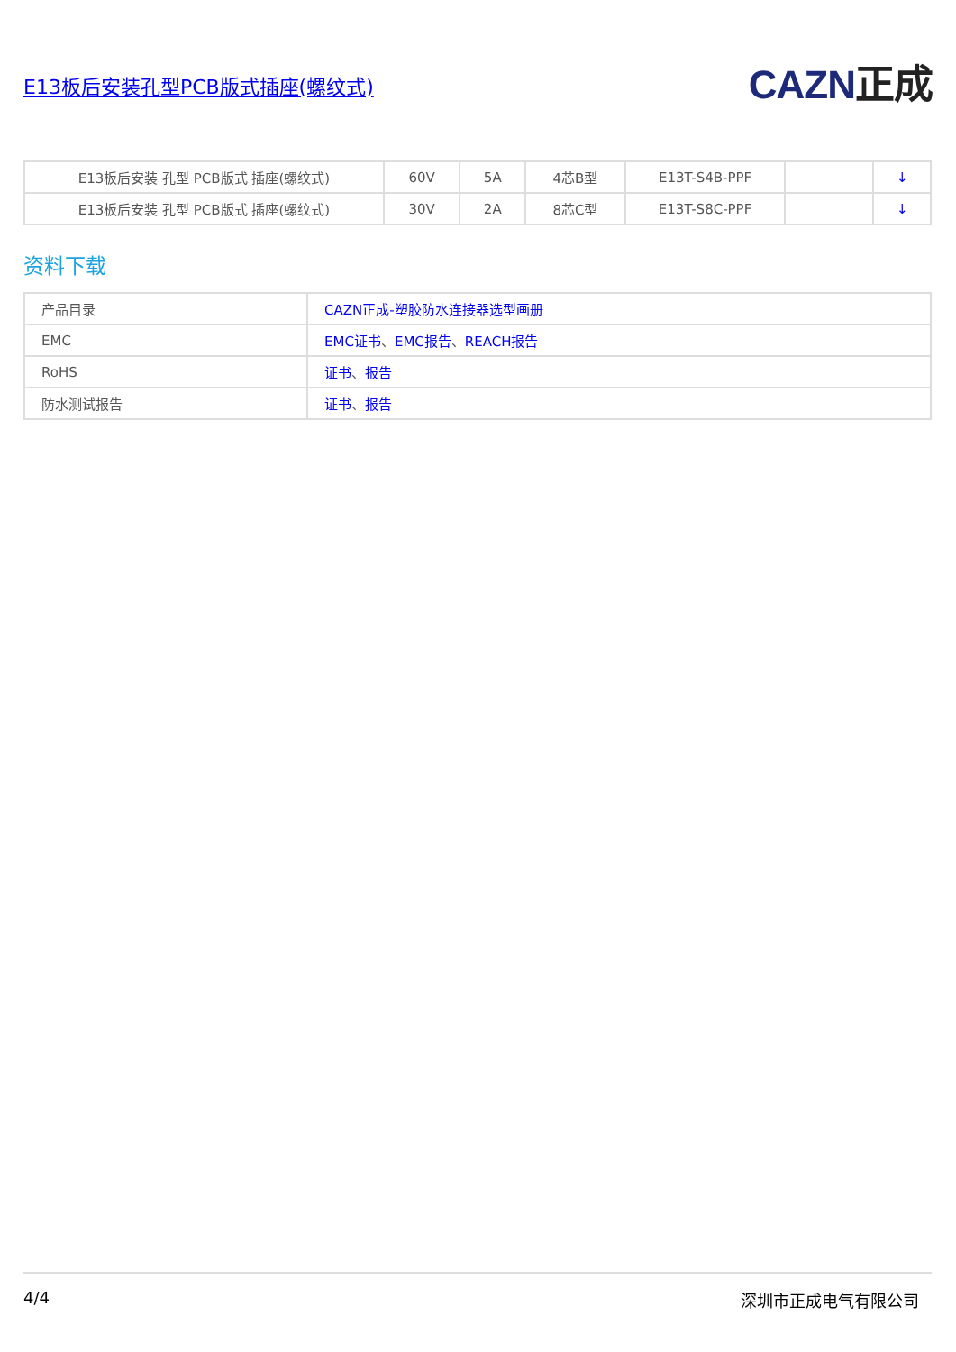E13板后安装孔型PCB版式插座(螺纹式)
CAZN正成
| E13板后安装 孔型 PCB版式 插座(螺纹式) | 60V | 5A | 4芯B型 | E13T-S4B-PPF | | ↓ |
| E13板后安装 孔型 PCB版式 插座(螺纹式) | 30V | 2A | 8芯C型 | E13T-S8C-PPF | | ↓ |
资料下载
| 产品目录 | CAZN正成-塑胶防水连接器选型画册 |
| EMC | EMC证书 、 EMC报告 、 REACH报告 |
| RoHS | 证书 、 报告 |
| 防水测试报告 | 证书 、 报告 |
4/4 深圳市正成电气有限公司